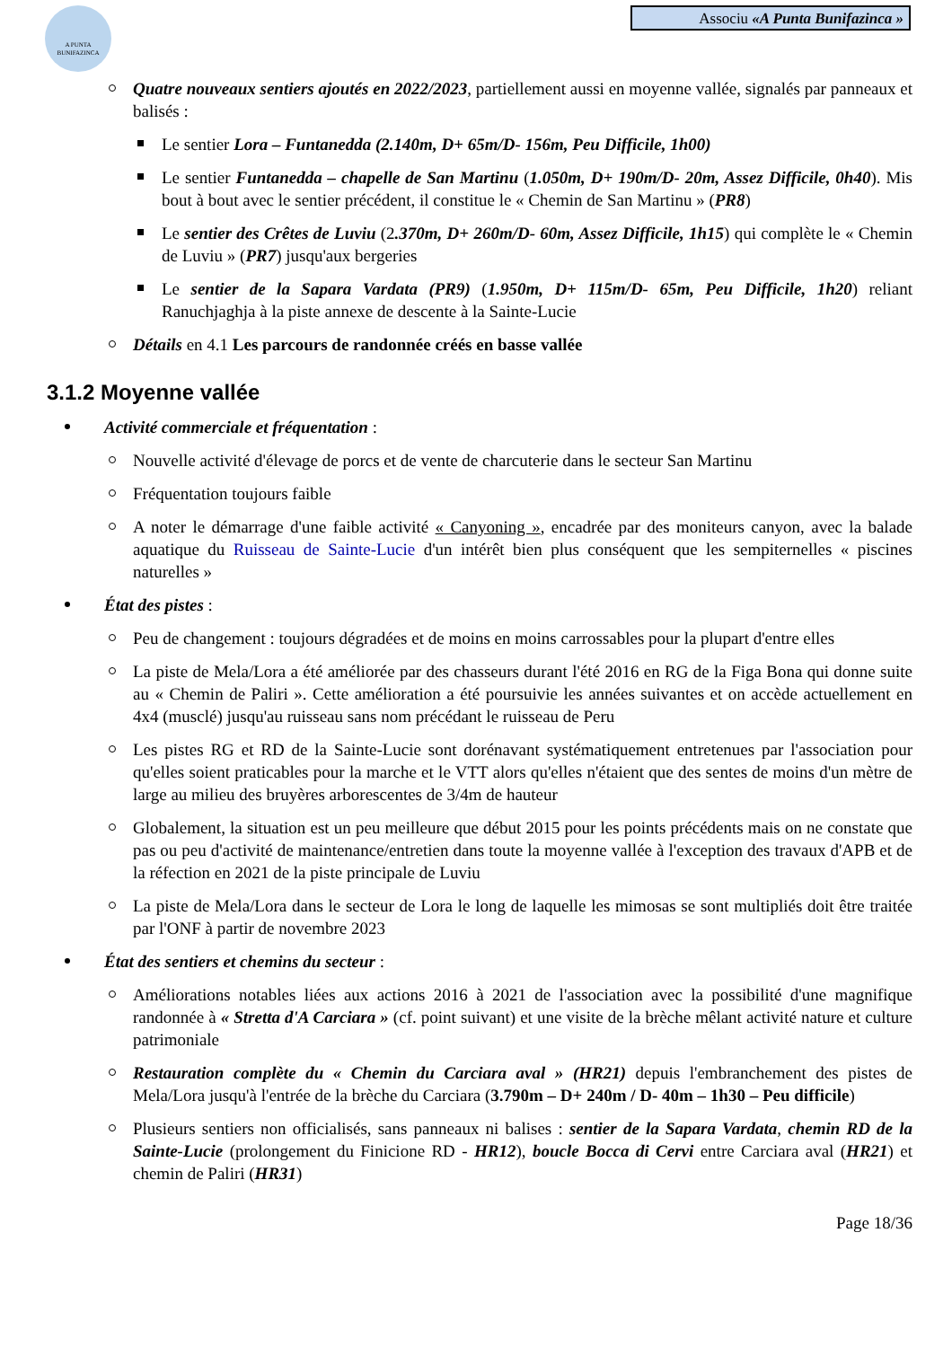A PUNTA BUNIFAZINCA
Associu «A Punta Bunifazinca »
Quatre nouveaux sentiers ajoutés en 2022/2023, partiellement aussi en moyenne vallée, signalés par panneaux et balisés :
Le sentier Lora – Funtanedda (2.140m, D+ 65m/D- 156m, Peu Difficile, 1h00)
Le sentier Funtanedda – chapelle de San Martinu (1.050m, D+ 190m/D- 20m, Assez Difficile, 0h40). Mis bout à bout avec le sentier précédent, il constitue le « Chemin de San Martinu » (PR8)
Le sentier des Crêtes de Luviu (2.370m, D+ 260m/D- 60m, Assez Difficile, 1h15) qui complète le « Chemin de Luviu » (PR7) jusqu'aux bergeries
Le sentier de la Sapara Vardata (PR9) (1.950m, D+ 115m/D- 65m, Peu Difficile, 1h20) reliant Ranuchjaghja à la piste annexe de descente à la Sainte-Lucie
Détails en 4.1 Les parcours de randonnée créés en basse vallée
3.1.2 Moyenne vallée
Activité commerciale et fréquentation :
Nouvelle activité d'élevage de porcs et de vente de charcuterie dans le secteur San Martinu
Fréquentation toujours faible
A noter le démarrage d'une faible activité « Canyoning », encadrée par des moniteurs canyon, avec la balade aquatique du Ruisseau de Sainte-Lucie d'un intérêt bien plus conséquent que les sempiternelles « piscines naturelles »
État des pistes :
Peu de changement : toujours dégradées et de moins en moins carrossables pour la plupart d'entre elles
La piste de Mela/Lora a été améliorée par des chasseurs durant l'été 2016 en RG de la Figa Bona qui donne suite au « Chemin de Paliri ». Cette amélioration a été poursuivie les années suivantes et on accède actuellement en 4x4 (musclé) jusqu'au ruisseau sans nom précédant le ruisseau de Peru
Les pistes RG et RD de la Sainte-Lucie sont dorénavant systématiquement entretenues par l'association pour qu'elles soient praticables pour la marche et le VTT alors qu'elles n'étaient que des sentes de moins d'un mètre de large au milieu des bruyères arborescentes de 3/4m de hauteur
Globalement, la situation est un peu meilleure que début 2015 pour les points précédents mais on ne constate que pas ou peu d'activité de maintenance/entretien dans toute la moyenne vallée à l'exception des travaux d'APB et de la réfection en 2021 de la piste principale de Luviu
La piste de Mela/Lora dans le secteur de Lora le long de laquelle les mimosas se sont multipliés doit être traitée par l'ONF à partir de novembre 2023
État des sentiers et chemins du secteur :
Améliorations notables liées aux actions 2016 à 2021 de l'association avec la possibilité d'une magnifique randonnée à « Stretta d'A Carciara » (cf. point suivant) et une visite de la brèche mêlant activité nature et culture patrimoniale
Restauration complète du « Chemin du Carciara aval » (HR21) depuis l'embranchement des pistes de Mela/Lora jusqu'à l'entrée de la brèche du Carciara (3.790m – D+ 240m / D- 40m – 1h30 – Peu difficile)
Plusieurs sentiers non officialisés, sans panneaux ni balises : sentier de la Sapara Vardata, chemin RD de la Sainte-Lucie (prolongement du Finicione RD - HR12), boucle Bocca di Cervi entre Carciara aval (HR21) et chemin de Paliri (HR31)
Page 18/36